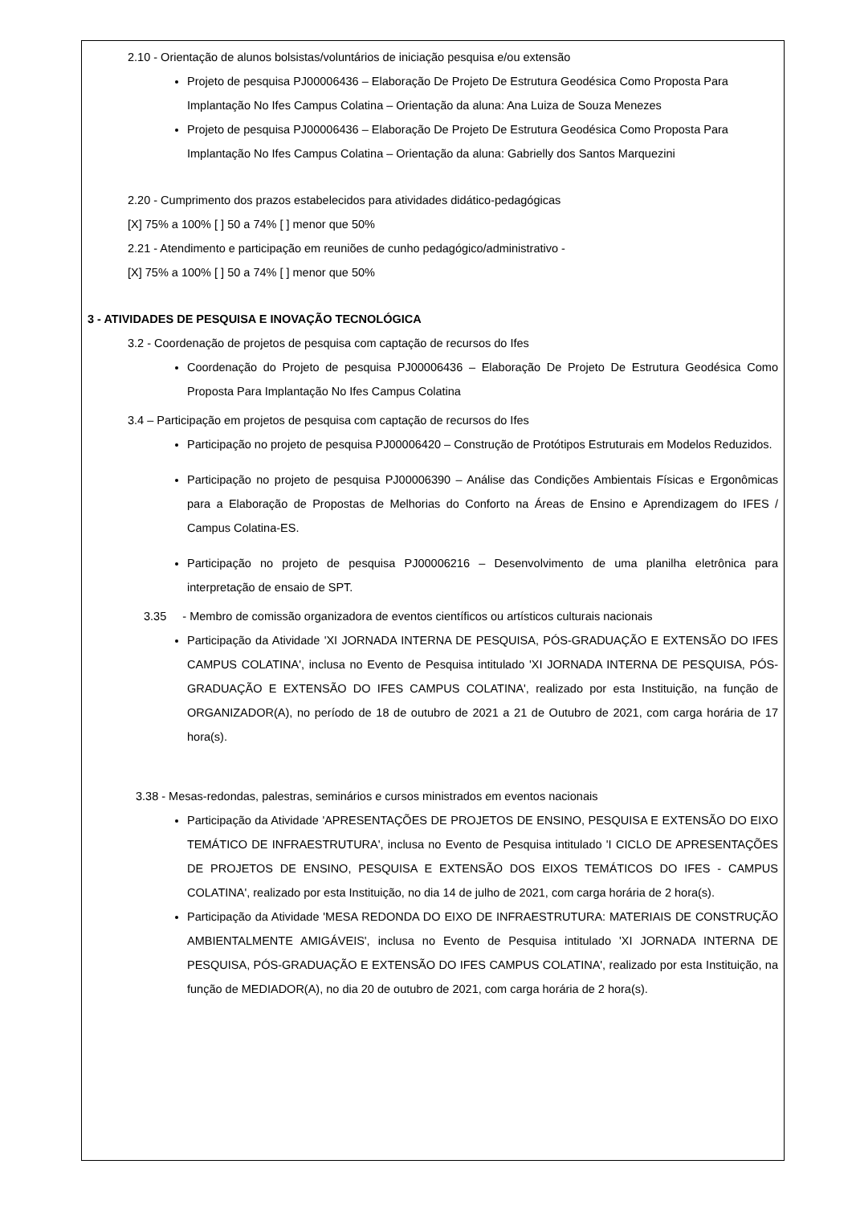2.10 - Orientação de alunos bolsistas/voluntários de iniciação pesquisa e/ou extensão
Projeto de pesquisa PJ00006436 – Elaboração De Projeto De Estrutura Geodésica Como Proposta Para Implantação No Ifes Campus Colatina – Orientação da aluna: Ana Luiza de Souza Menezes
Projeto de pesquisa PJ00006436 – Elaboração De Projeto De Estrutura Geodésica Como Proposta Para Implantação No Ifes Campus Colatina – Orientação da aluna: Gabrielly dos Santos Marquezini
2.20 - Cumprimento dos prazos estabelecidos para atividades didático-pedagógicas
[X] 75% a 100% [ ] 50 a 74% [ ] menor que 50%
2.21 - Atendimento e participação em reuniões de cunho pedagógico/administrativo -
[X] 75% a 100% [ ] 50 a 74% [ ] menor que 50%
3 - ATIVIDADES DE PESQUISA E INOVAÇÃO TECNOLÓGICA
3.2 - Coordenação de projetos de pesquisa com captação de recursos do Ifes
Coordenação do Projeto de pesquisa PJ00006436 – Elaboração De Projeto De Estrutura Geodésica Como Proposta Para Implantação No Ifes Campus Colatina
3.4 – Participação em projetos de pesquisa com captação de recursos do Ifes
Participação no projeto de pesquisa PJ00006420 – Construção de Protótipos Estruturais em Modelos Reduzidos.
Participação no projeto de pesquisa PJ00006390 – Análise das Condições Ambientais Físicas e Ergonômicas para a Elaboração de Propostas de Melhorias do Conforto na Áreas de Ensino e Aprendizagem do IFES / Campus Colatina-ES.
Participação no projeto de pesquisa PJ00006216 – Desenvolvimento de uma planilha eletrônica para interpretação de ensaio de SPT.
3.35 - Membro de comissão organizadora de eventos científicos ou artísticos culturais nacionais
Participação da Atividade 'XI JORNADA INTERNA DE PESQUISA, PÓS-GRADUAÇÃO E EXTENSÃO DO IFES CAMPUS COLATINA', inclusa no Evento de Pesquisa intitulado 'XI JORNADA INTERNA DE PESQUISA, PÓS-GRADUAÇÃO E EXTENSÃO DO IFES CAMPUS COLATINA', realizado por esta Instituição, na função de ORGANIZADOR(A), no período de 18 de outubro de 2021 a 21 de Outubro de 2021, com carga horária de 17 hora(s).
3.38 - Mesas-redondas, palestras, seminários e cursos ministrados em eventos nacionais
Participação da Atividade 'APRESENTAÇÕES DE PROJETOS DE ENSINO, PESQUISA E EXTENSÃO DO EIXO TEMÁTICO DE INFRAESTRUTURA', inclusa no Evento de Pesquisa intitulado 'I CICLO DE APRESENTAÇÕES DE PROJETOS DE ENSINO, PESQUISA E EXTENSÃO DOS EIXOS TEMÁTICOS DO IFES - CAMPUS COLATINA', realizado por esta Instituição, no dia 14 de julho de 2021, com carga horária de 2 hora(s).
Participação da Atividade 'MESA REDONDA DO EIXO DE INFRAESTRUTURA: MATERIAIS DE CONSTRUÇÃO AMBIENTALMENTE AMIGÁVEIS', inclusa no Evento de Pesquisa intitulado 'XI JORNADA INTERNA DE PESQUISA, PÓS-GRADUAÇÃO E EXTENSÃO DO IFES CAMPUS COLATINA', realizado por esta Instituição, na função de MEDIADOR(A), no dia 20 de outubro de 2021, com carga horária de 2 hora(s).